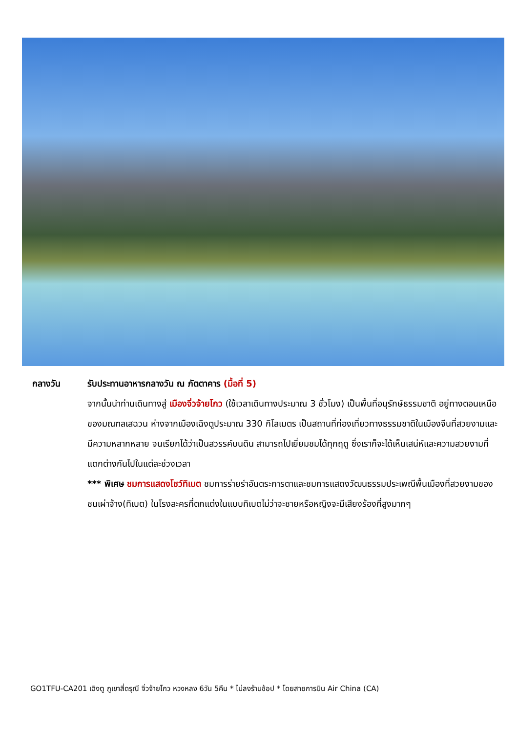กลางวัน รับประทานอาหารกลางวัน ณ ภัตตาคาร (มื้อที่ 5)
จากนั้นนำท่านเดินทางสู่ เมืองจิ่วจ้ายโกว (ใช้เวลาเดินทางประมาณ 3 ชั่วโมง) เป็นพื้นที่อนุรักษ์ธรรมชาติ อยู่ทางตอนเหนือของมณฑลเสฉวน ห่างจากเมืองเฉิงตูประมาณ 330 กิโลเมตร เป็นสถานที่ท่องเที่ยวทางธรรมชาติในเมืองจีนที่สวยงามและมีความหลากหลาย จนเรียกได้ว่าเป็นสวรรค์บนดิน สามารถไปเยี่ยมชมได้ทุกฤดู ซึ่งเราก็จะได้เห็นเสน่ห์และความสวยงามที่แตกต่างกันไปในแต่ละช่วงเวลา
*** พิเศษ ชมการแสดงโชว์ทิเบต ชมการร่ายรำอันตระการตาและชมการแสดงวัฒนธรรมประเพณีพื้นเมืองที่สวยงามของชนเผ่าจ้าง(ทิเบต) ในโรงละครที่ตกแต่งในแบบทิเบตไม่ว่าจะชายหรือหญิงจะมีเสียงร้องที่สูงมากๆ
GO1TFU-CA201 เฉิงตู ภูเขาสี่ดรุณี จิ่วจ้ายโกว หวงหลง 6วัน 5คืน * ไม่ลงร้านช้อป * โดยสายการบิน Air China (CA)